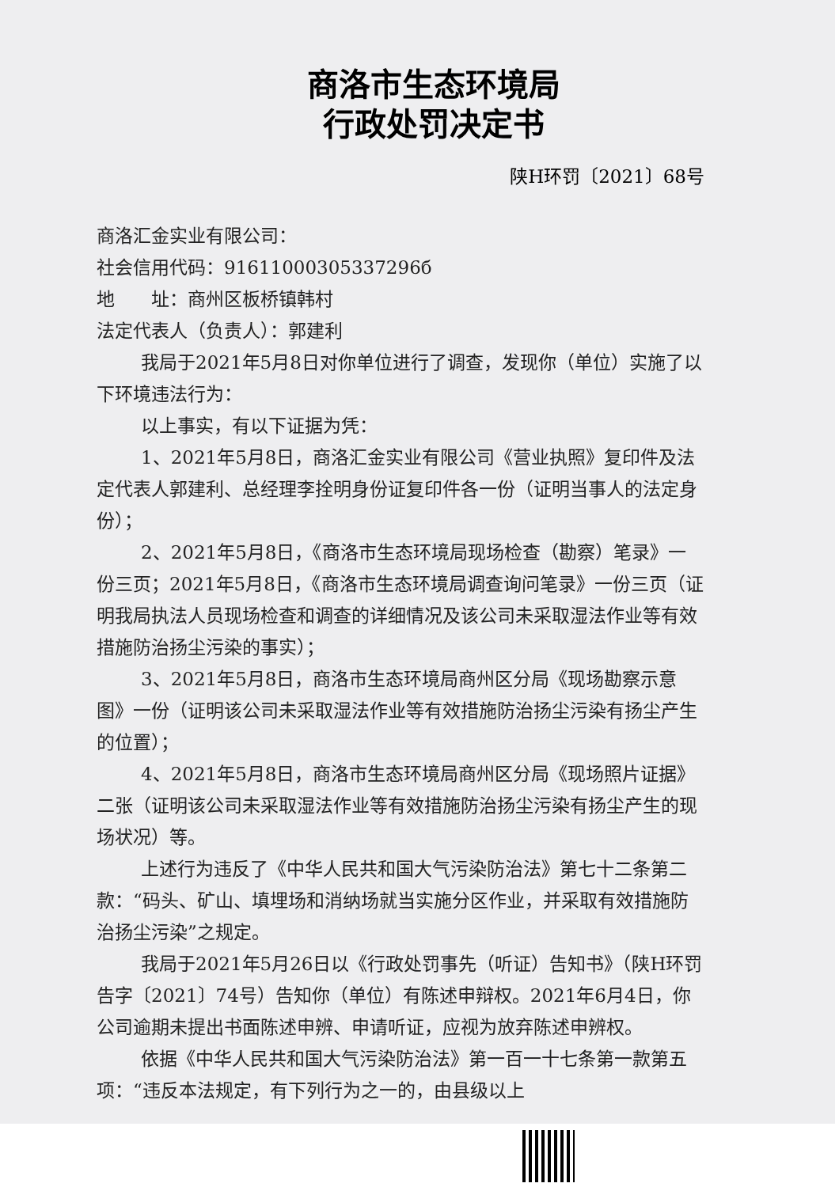商洛市生态环境局
行政处罚决定书
陕H环罚〔2021〕68号
商洛汇金实业有限公司：
社会信用代码：91611000305337296б
地　　址：商州区板桥镇韩村
法定代表人（负责人）：郭建利
我局于2021年5月8日对你单位进行了调查，发现你（单位）实施了以下环境违法行为：
以上事实，有以下证据为凭：
1、2021年5月8日，商洛汇金实业有限公司《营业执照》复印件及法定代表人郭建利、总经理李拴明身份证复印件各一份（证明当事人的法定身份）；
2、2021年5月8日，《商洛市生态环境局现场检查（勘察）笔录》一份三页；2021年5月8日，《商洛市生态环境局调查询问笔录》一份三页（证明我局执法人员现场检查和调查的详细情况及该公司未采取湿法作业等有效措施防治扬尘污染的事实）；
3、2021年5月8日，商洛市生态环境局商州区分局《现场勘察示意图》一份（证明该公司未采取湿法作业等有效措施防治扬尘污染有扬尘产生的位置）；
4、2021年5月8日，商洛市生态环境局商州区分局《现场照片证据》二张（证明该公司未采取湿法作业等有效措施防治扬尘污染有扬尘产生的现场状况）等。
上述行为违反了《中华人民共和国大气污染防治法》第七十二条第二款：“码头、矿山、填埋场和消纳场就当实施分区作业，并采取有效措施防治扬尘污染”之规定。
我局于2021年5月26日以《行政处罚事先（听证）告知书》（陕H环罚告字〔2021〕74号）告知你（单位）有陈述申辩权。2021年6月4日，你公司逾期未提出书面陈述申辨、申请听证，应视为放弃陈述申辨权。
依据《中华人民共和国大气污染防治法》第一百一十七条第一款第五项：“违反本法规定，有下列行为之一的，由县级以上